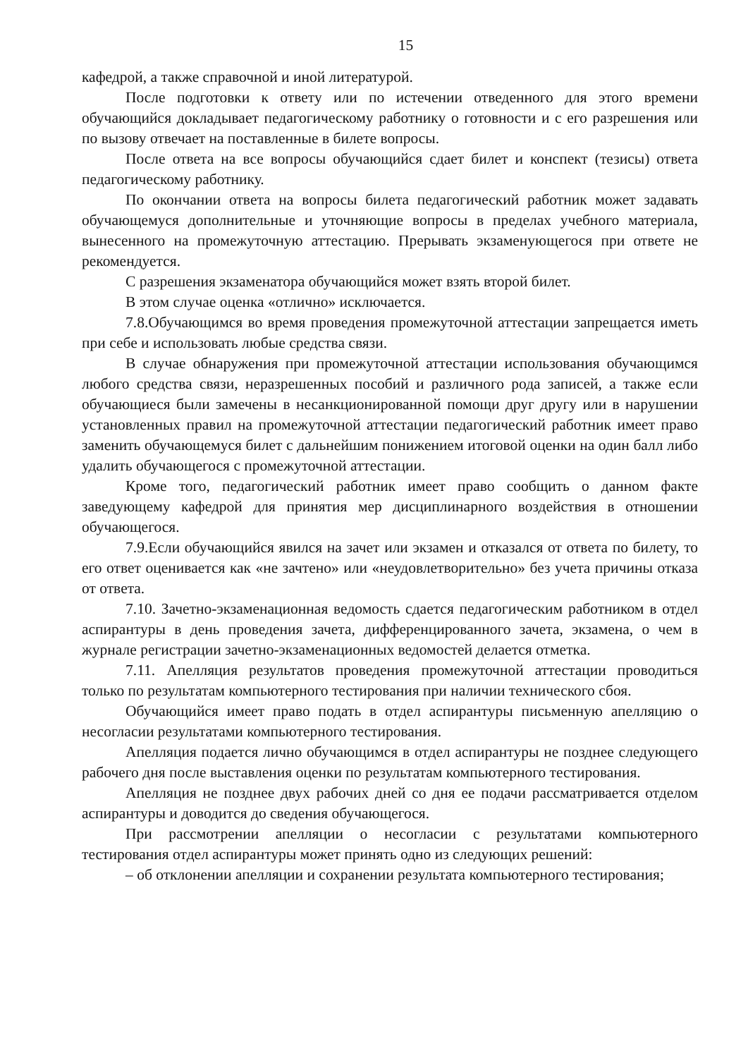15
кафедрой, а также справочной и иной литературой.
После подготовки к ответу или по истечении отведенного для этого времени обучающийся докладывает педагогическому работнику о готовности и с его разрешения или по вызову отвечает на поставленные в билете вопросы.
После ответа на все вопросы обучающийся сдает билет и конспект (тезисы) ответа педагогическому работнику.
По окончании ответа на вопросы билета педагогический работник может задавать обучающемуся дополнительные и уточняющие вопросы в пределах учебного материала, вынесенного на промежуточную аттестацию. Прерывать экзаменующегося при ответе не рекомендуется.
С разрешения экзаменатора обучающийся может взять второй билет.
В этом случае оценка «отлично» исключается.
7.8.Обучающимся во время проведения промежуточной аттестации запрещается иметь при себе и использовать любые средства связи.
В случае обнаружения при промежуточной аттестации использования обучающимся любого средства связи, неразрешенных пособий и различного рода записей, а также если обучающиеся были замечены в несанкционированной помощи друг другу или в нарушении установленных правил на промежуточной аттестации педагогический работник имеет право заменить обучающемуся билет с дальнейшим понижением итоговой оценки на один балл либо удалить обучающегося с промежуточной аттестации.
Кроме того, педагогический работник имеет право сообщить о данном факте заведующему кафедрой для принятия мер дисциплинарного воздействия в отношении обучающегося.
7.9.Если обучающийся явился на зачет или экзамен и отказался от ответа по билету, то его ответ оценивается как «не зачтено» или «неудовлетворительно» без учета причины отказа от ответа.
7.10. Зачетно-экзаменационная ведомость сдается педагогическим работником в отдел аспирантуры в день проведения зачета, дифференцированного зачета, экзамена, о чем в журнале регистрации зачетно-экзаменационных ведомостей делается отметка.
7.11. Апелляция результатов проведения промежуточной аттестации проводиться только по результатам компьютерного тестирования при наличии технического сбоя.
Обучающийся имеет право подать в отдел аспирантуры письменную апелляцию о несогласии результатами компьютерного тестирования.
Апелляция подается лично обучающимся в отдел аспирантуры не позднее следующего рабочего дня после выставления оценки по результатам компьютерного тестирования.
Апелляция не позднее двух рабочих дней со дня ее подачи рассматривается отделом аспирантуры и доводится до сведения обучающегося.
При рассмотрении апелляции о несогласии с результатами компьютерного тестирования отдел аспирантуры может принять одно из следующих решений:
– об отклонении апелляции и сохранении результата компьютерного тестирования;